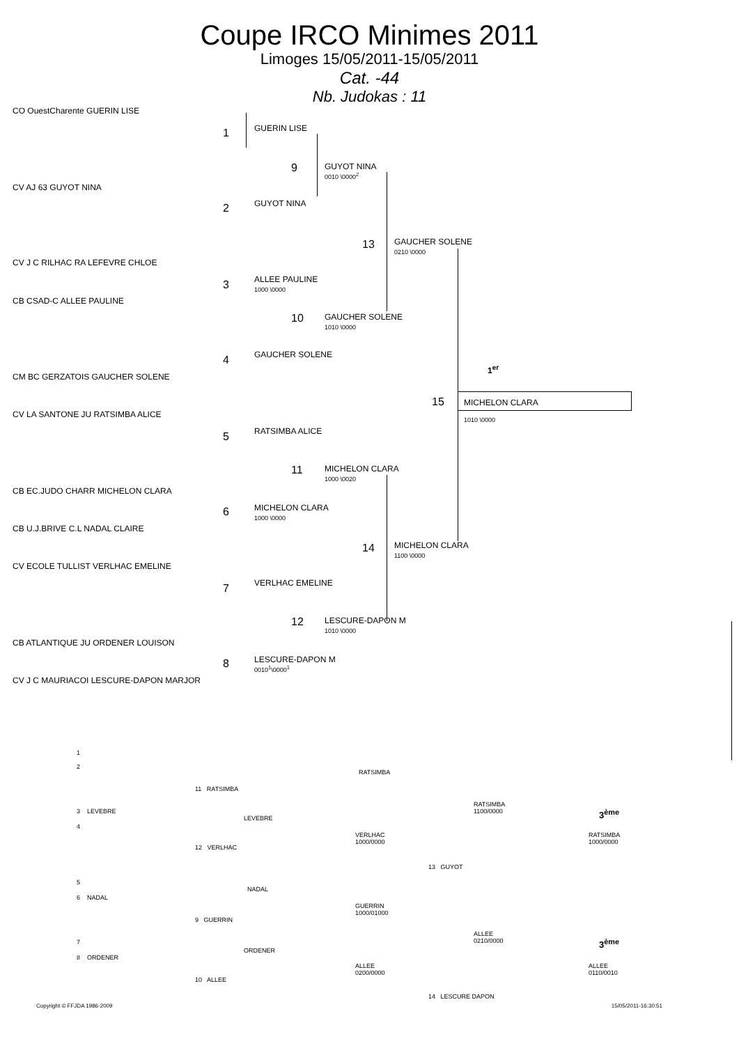Coupe IRCO Minimes 2011
Limoges 15/05/2011-15/05/2011
Cat. -44
Nb. Judokas : 11
CO OuestCharente GUERIN LISE
CV AJ 63 GUYOT NINA
CV J C RILHAC RA LEFEVRE CHLOE
CB CSAD-C ALLEE PAULINE
CM BC GERZATOIS GAUCHER SOLENE
CV LA SANTONE JU RATSIMBA ALICE
CB EC.JUDO CHARR MICHELON CLARA
CB U.J.BRIVE C.L NADAL CLAIRE
CV ECOLE TULLIST VERLHAC EMELINE
CB ATLANTIQUE JU ORDENER LOUISON
CV J C MAURIACOI LESCURE-DAPON MARJOR
1 GUERIN LISE
2 GUYOT NINA
3
ALLEE PAULINE
1000 \0000
4 GAUCHER SOLENE
5 RATSIMBA ALICE
6
MICHELON CLARA
1000 \0000
7 VERLHAC EMELINE
8
LESCURE-DAPON M
0010<sup>1</sup>\0000<sup>1</sup>
9
GUYOT NINA
0010 \0000<sup>2</sup>
10
GAUCHER SOLENE
1010 \0000
11
MICHELON CLARA
1000 \0020
12
LESCURE-DAPON M
1010 \0000
13
GAUCHER SOLENE
0210 \0000
14
MICHELON CLARA
1100 \0000
1<sup>er</sup>
15 MICHELON CLARA
1010 \0000
1
2
11 RATSIMBA
RATSIMBA
3 LEVEBRE
LEVEBRE
4
12 VERLHAC
VERLHAC
1000/0000
RATSIMBA
1100/0000
3<sup>ème</sup>
RATSIMBA
1000/0000
13 GUYOT
5
NADAL
6 NADAL
GUERRIN
1000/01000
9 GUERRIN
ALLEE
0210/0000
3<sup>ème</sup>
7
ORDENER
8 ORDENER
ALLEE
0200/0000
ALLEE
0110/0010
10 ALLEE
14 LESCURE DAPON
Copyright © FFJDA 1986-2009 15/05/2011-16:30:51